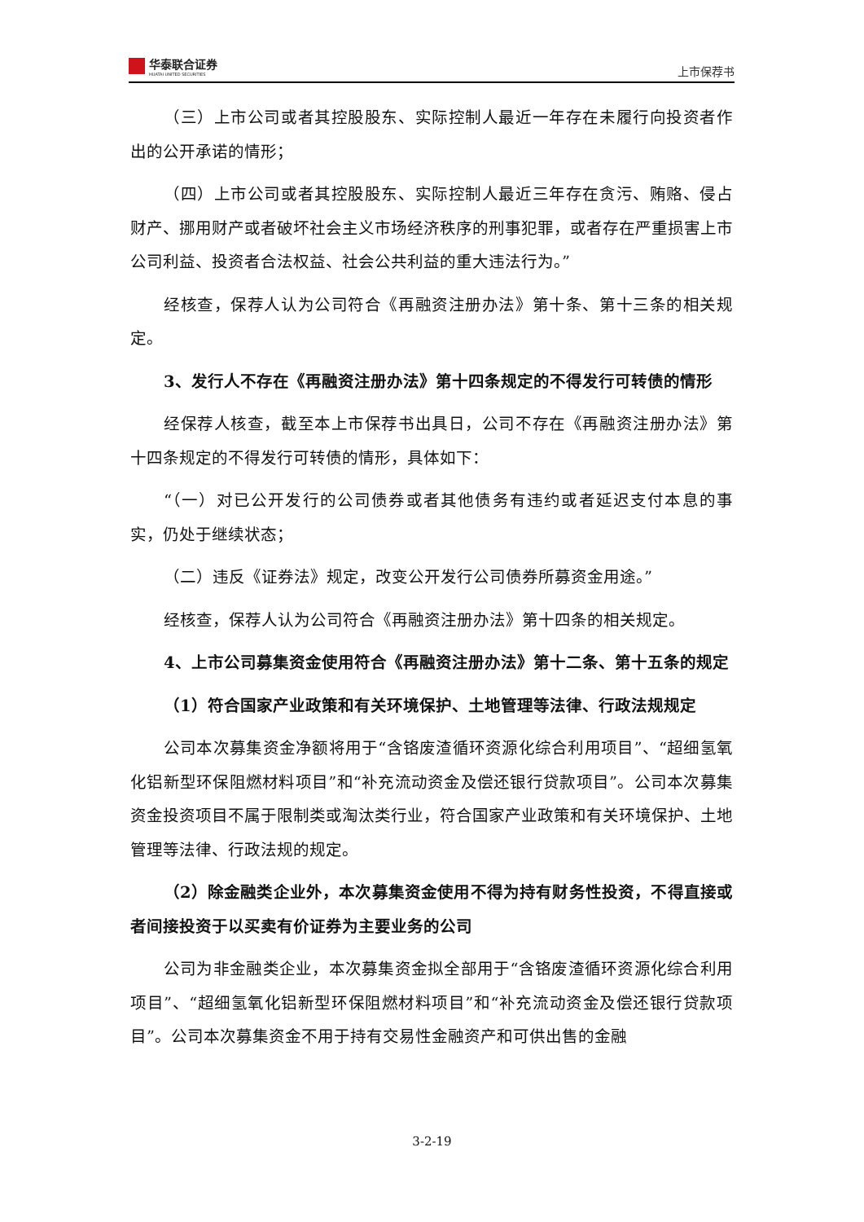华泰联合证券
HUATAI UNITED SECURITIES
上市保荐书
（三）上市公司或者其控股股东、实际控制人最近一年存在未履行向投资者作出的公开承诺的情形；
（四）上市公司或者其控股股东、实际控制人最近三年存在贪污、贿赂、侵占财产、挪用财产或者破坏社会主义市场经济秩序的刑事犯罪，或者存在严重损害上市公司利益、投资者合法权益、社会公共利益的重大违法行为。”
经核查，保荐人认为公司符合《再融资注册办法》第十条、第十三条的相关规定。
3、发行人不存在《再融资注册办法》第十四条规定的不得发行可转债的情形
经保荐人核查，截至本上市保荐书出具日，公司不存在《再融资注册办法》第十四条规定的不得发行可转债的情形，具体如下：
“（一）对已公开发行的公司债券或者其他债务有违约或者延迟支付本息的事实，仍处于继续状态；
（二）违反《证券法》规定，改变公开发行公司债券所募资金用途。”
经核查，保荐人认为公司符合《再融资注册办法》第十四条的相关规定。
4、上市公司募集资金使用符合《再融资注册办法》第十二条、第十五条的规定
（1）符合国家产业政策和有关环境保护、土地管理等法律、行政法规规定
公司本次募集资金净额将用于“含铬废渣循环资源化综合利用项目”、“超细氢氧化铝新型环保阻燃材料项目”和“补充流动资金及偿还银行贷款项目”。公司本次募集资金投资项目不属于限制类或淘汰类行业，符合国家产业政策和有关环境保护、土地管理等法律、行政法规的规定。
（2）除金融类企业外，本次募集资金使用不得为持有财务性投资，不得直接或者间接投资于以买卖有价证券为主要业务的公司
公司为非金融类企业，本次募集资金拟全部用于“含铬废渣循环资源化综合利用项目”、“超细氢氧化铝新型环保阻燃材料项目”和“补充流动资金及偿还银行贷款项目”。公司本次募集资金不用于持有交易性金融资产和可供出售的金融
3-2-19